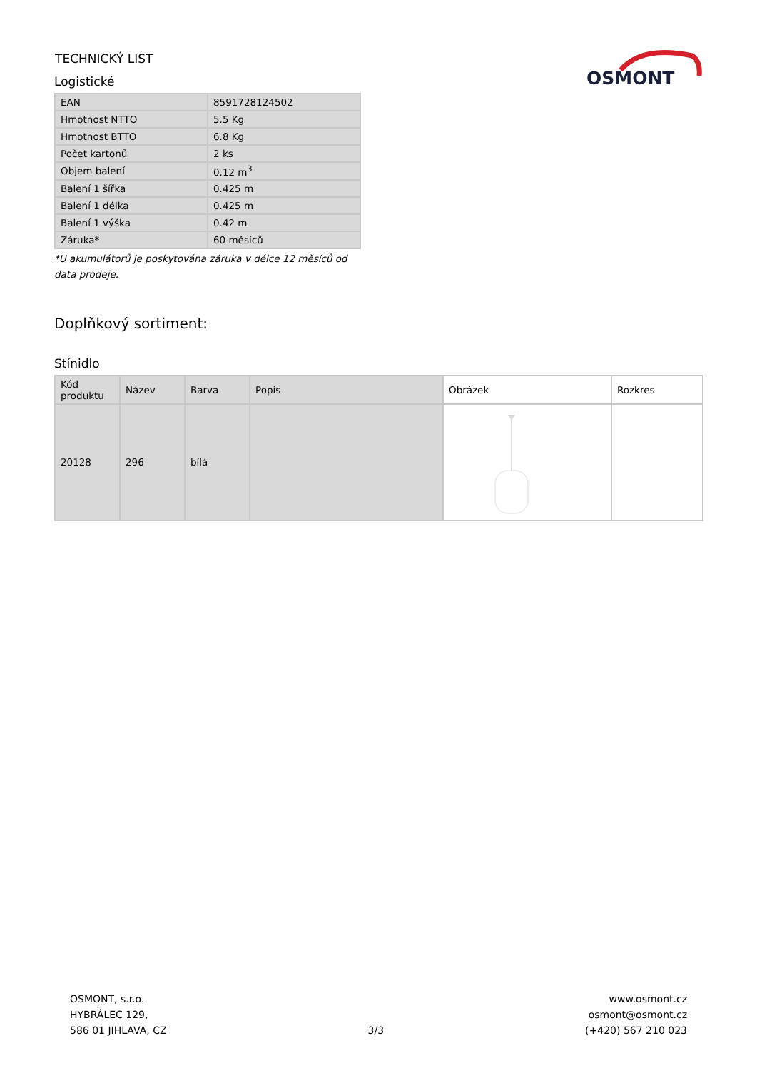TECHNICKÝ LIST
Logistické
OSMONT
| EAN | 8591728124502 |
| Hmotnost NTTO | 5.5 Kg |
| Hmotnost BTTO | 6.8 Kg |
| Počet kartonů | 2 ks |
| Objem balení | 0.12 m<sup>3</sup> |
| Balení 1 šířka | 0.425 m |
| Balení 1 délka | 0.425 m |
| Balení 1 výška | 0.42 m |
| Záruka* | 60 měsíců |
*U akumulátorů je poskytována záruka v délce 12 měsíců od data prodeje.
Doplňkový sortiment:
Stínidlo
| Kód produktu | Název | Barva | Popis | Obrázek | Rozkres |
| --- | --- | --- | --- | --- | --- |
| 20128 | 296 | bílá | | | |
OSMONT, s.r.o.
HYBRÁLEC 129,
586 01 JIHLAVA, CZ
3/3
www.osmont.cz
osmont@osmont.cz
(+420) 567 210 023